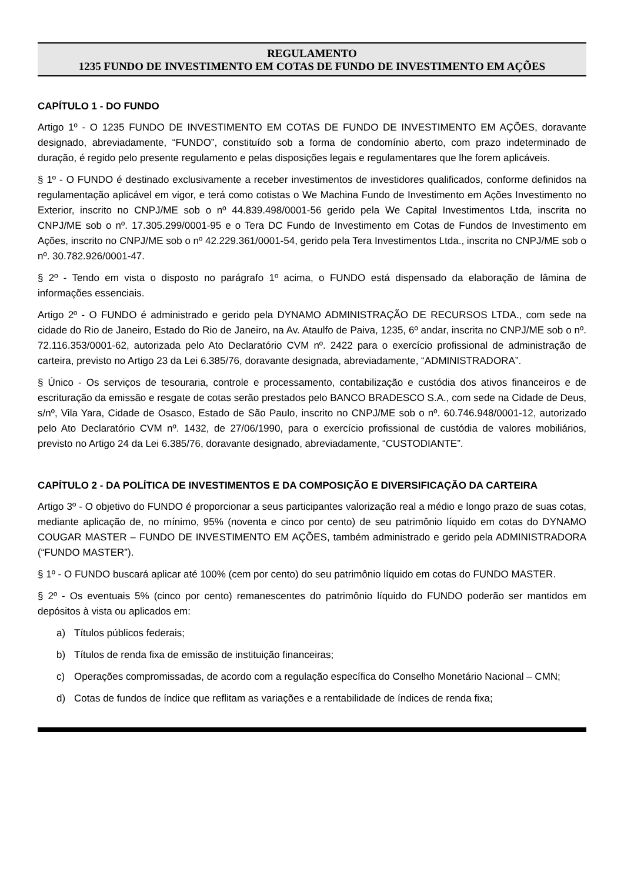REGULAMENTO
1235 FUNDO DE INVESTIMENTO EM COTAS DE FUNDO DE INVESTIMENTO EM AÇÕES
CAPÍTULO 1 - DO FUNDO
Artigo 1º - O 1235 FUNDO DE INVESTIMENTO EM COTAS DE FUNDO DE INVESTIMENTO EM AÇÕES, doravante designado, abreviadamente, “FUNDO”, constituído sob a forma de condomínio aberto, com prazo indeterminado de duração, é regido pelo presente regulamento e pelas disposições legais e regulamentares que lhe forem aplicáveis.
§ 1º - O FUNDO é destinado exclusivamente a receber investimentos de investidores qualificados, conforme definidos na regulamentação aplicável em vigor, e terá como cotistas o We Machina Fundo de Investimento em Ações Investimento no Exterior, inscrito no CNPJ/ME sob o nº 44.839.498/0001-56 gerido pela We Capital Investimentos Ltda, inscrita no CNPJ/ME sob o nº. 17.305.299/0001-95 e o Tera DC Fundo de Investimento em Cotas de Fundos de Investimento em Ações, inscrito no CNPJ/ME sob o nº 42.229.361/0001-54, gerido pela Tera Investimentos Ltda., inscrita no CNPJ/ME sob o nº. 30.782.926/0001-47.
§ 2º - Tendo em vista o disposto no parágrafo 1º acima, o FUNDO está dispensado da elaboração de lâmina de informações essenciais.
Artigo 2º - O FUNDO é administrado e gerido pela DYNAMO ADMINISTRAÇÃO DE RECURSOS LTDA., com sede na cidade do Rio de Janeiro, Estado do Rio de Janeiro, na Av. Ataulfo de Paiva, 1235, 6º andar, inscrita no CNPJ/ME sob o nº. 72.116.353/0001-62, autorizada pelo Ato Declaratório CVM nº. 2422 para o exercício profissional de administração de carteira, previsto no Artigo 23 da Lei 6.385/76, doravante designada, abreviadamente, “ADMINISTRADORA”.
§ Único - Os serviços de tesouraria, controle e processamento, contabilização e custódia dos ativos financeiros e de escrituração da emissão e resgate de cotas serão prestados pelo BANCO BRADESCO S.A., com sede na Cidade de Deus, s/nº, Vila Yara, Cidade de Osasco, Estado de São Paulo, inscrito no CNPJ/ME sob o nº. 60.746.948/0001-12, autorizado pelo Ato Declaratório CVM nº. 1432, de 27/06/1990, para o exercício profissional de custódia de valores mobiliários, previsto no Artigo 24 da Lei 6.385/76, doravante designado, abreviadamente, “CUSTODIANTE”.
CAPÍTULO 2 - DA POLÍTICA DE INVESTIMENTOS E DA COMPOSIÇÃO E DIVERSIFICAÇÃO DA CARTEIRA
Artigo 3º - O objetivo do FUNDO é proporcionar a seus participantes valorização real a médio e longo prazo de suas cotas, mediante aplicação de, no mínimo, 95% (noventa e cinco por cento) de seu patrimônio líquido em cotas do DYNAMO COUGAR MASTER – FUNDO DE INVESTIMENTO EM AÇÕES, também administrado e gerido pela ADMINISTRADORA (“FUNDO MASTER”).
§ 1º - O FUNDO buscará aplicar até 100% (cem por cento) do seu patrimônio líquido em cotas do FUNDO MASTER.
§ 2º - Os eventuais 5% (cinco por cento) remanescentes do patrimônio líquido do FUNDO poderão ser mantidos em depósitos à vista ou aplicados em:
a) Títulos públicos federais;
b) Títulos de renda fixa de emissão de instituição financeiras;
c) Operações compromissadas, de acordo com a regulação específica do Conselho Monetário Nacional – CMN;
d) Cotas de fundos de índice que reflitam as variações e a rentabilidade de índices de renda fixa;